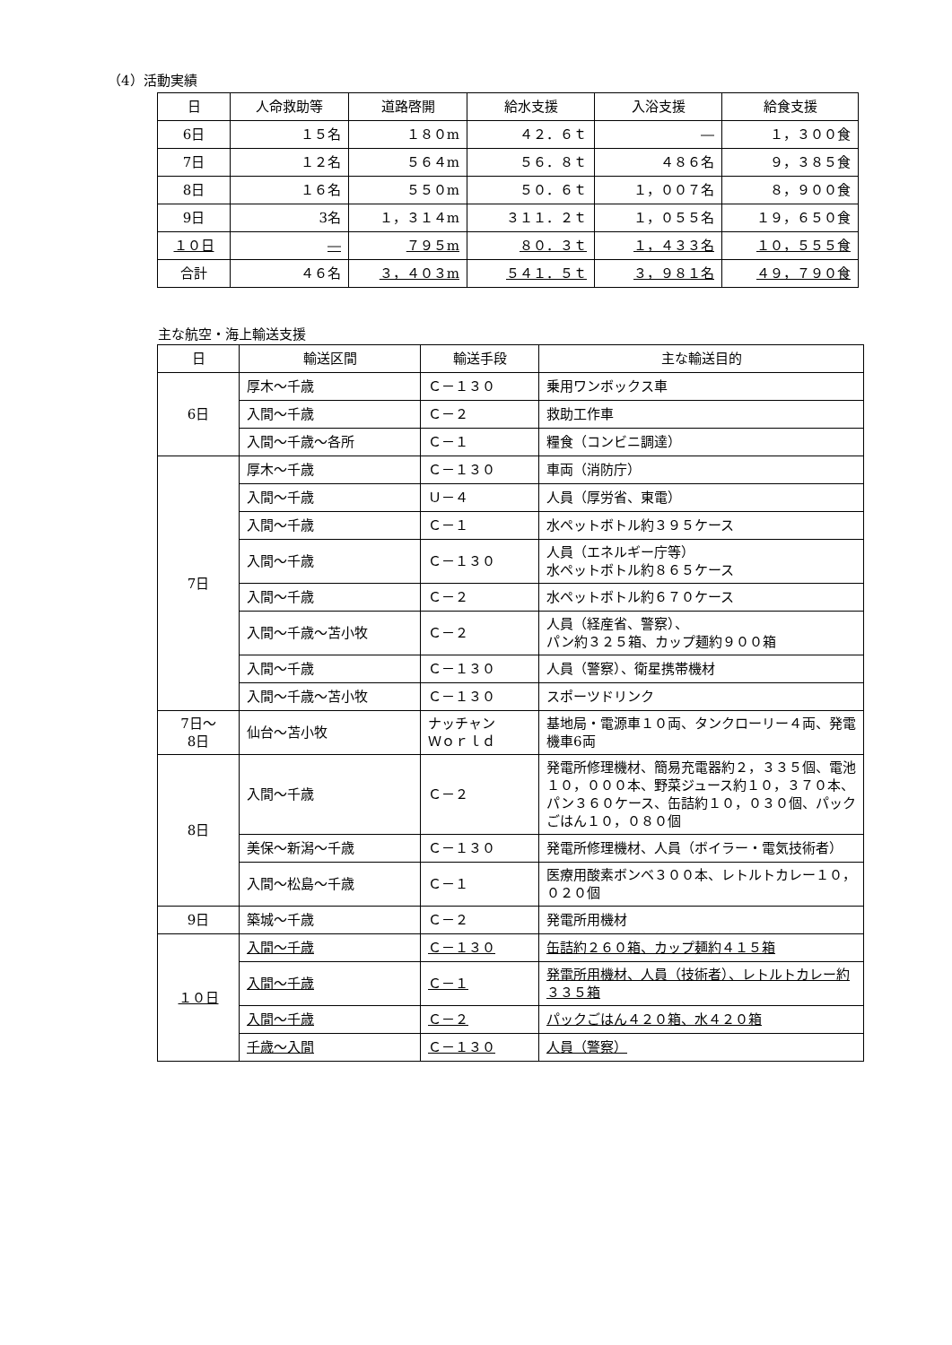（4）活動実績
| 日 | 人命救助等 | 道路啓開 | 給水支援 | 入浴支援 | 給食支援 |
| --- | --- | --- | --- | --- | --- |
| 6日 | １５名 | １８０m | ４２．６ｔ | ― | １，３００食 |
| 7日 | １２名 | ５６４m | ５６．８ｔ | ４８６名 | ９，３８５食 |
| 8日 | １６名 | ５５０m | ５０．６ｔ | １，００７名 | ８，９００食 |
| 9日 | 3名 | １，３１４m | ３１１．２ｔ | １，０５５名 | １９，６５０食 |
| １０日 | ― | ７９５m | ８０．３ｔ | １，４３３名 | １０，５５５食 |
| 合計 | ４６名 | ３，４０３m | ５４１．５ｔ | ３，９８１名 | ４９，７９０食 |
主な航空・海上輸送支援
| 日 | 輸送区間 | 輸送手段 | 主な輸送目的 |
| --- | --- | --- | --- |
| 6日 | 厚木～千歳 | Ｃ－１３０ | 乗用ワンボックス車 |
| | 入間～千歳 | Ｃ－２ | 救助工作車 |
| | 入間～千歳～各所 | Ｃ－１ | 糧食（コンビニ調達） |
| 7日 | 厚木～千歳 | Ｃ－１３０ | 車両（消防庁） |
| | 入間～千歳 | Ｕ－４ | 人員（厚労省、東電） |
| | 入間～千歳 | Ｃ－１ | 水ペットボトル約３９５ケース |
| | 入間～千歳 | Ｃ－１３０ | 人員（エネルギー庁等） 水ペットボトル約８６５ケース |
| | 入間～千歳 | Ｃ－２ | 水ペットボトル約６７０ケース |
| | 入間～千歳～苫小牧 | Ｃ－２ | 人員（経産省、警察）、 パン約３２５箱、カップ麺約９００箱 |
| | 入間～千歳 | Ｃ－１３０ | 人員（警察）、衛星携帯機材 |
| | 入間～千歳～苫小牧 | Ｃ－１３０ | スポーツドリンク |
| 7日～ 8日 | 仙台～苫小牧 | ナッチャン Ｗｏｒｌｄ | 基地局・電源車１０両、タンクローリー４両、発電機車6両 |
| 8日 | 入間～千歳 | Ｃ－２ | 発電所修理機材、簡易充電器約２，３３５個、電池１０，０００本、野菜ジュース約１０，３７０本、パン３６０ケース、缶詰約１０，０３０個、パックごはん１０，０８０個 |
| | 美保～新潟～千歳 | Ｃ－１３０ | 発電所修理機材、人員（ボイラー・電気技術者） |
| | 入間～松島～千歳 | Ｃ－１ | 医療用酸素ボンベ３００本、レトルトカレー１０，０２０個 |
| 9日 | 築城～千歳 | Ｃ－２ | 発電所用機材 |
| １０日 | 入間～千歳 | Ｃ－１３０ | 缶詰約２６０箱、カップ麺約４１５箱 |
| | 入間～千歳 | Ｃ－１ | 発電所用機材、人員（技術者）、レトルトカレー約３３５箱 |
| | 入間～千歳 | Ｃ－２ | パックごはん４２０箱、水４２０箱 |
| | 千歳～入間 | Ｃ－１３０ | 人員（警察） |